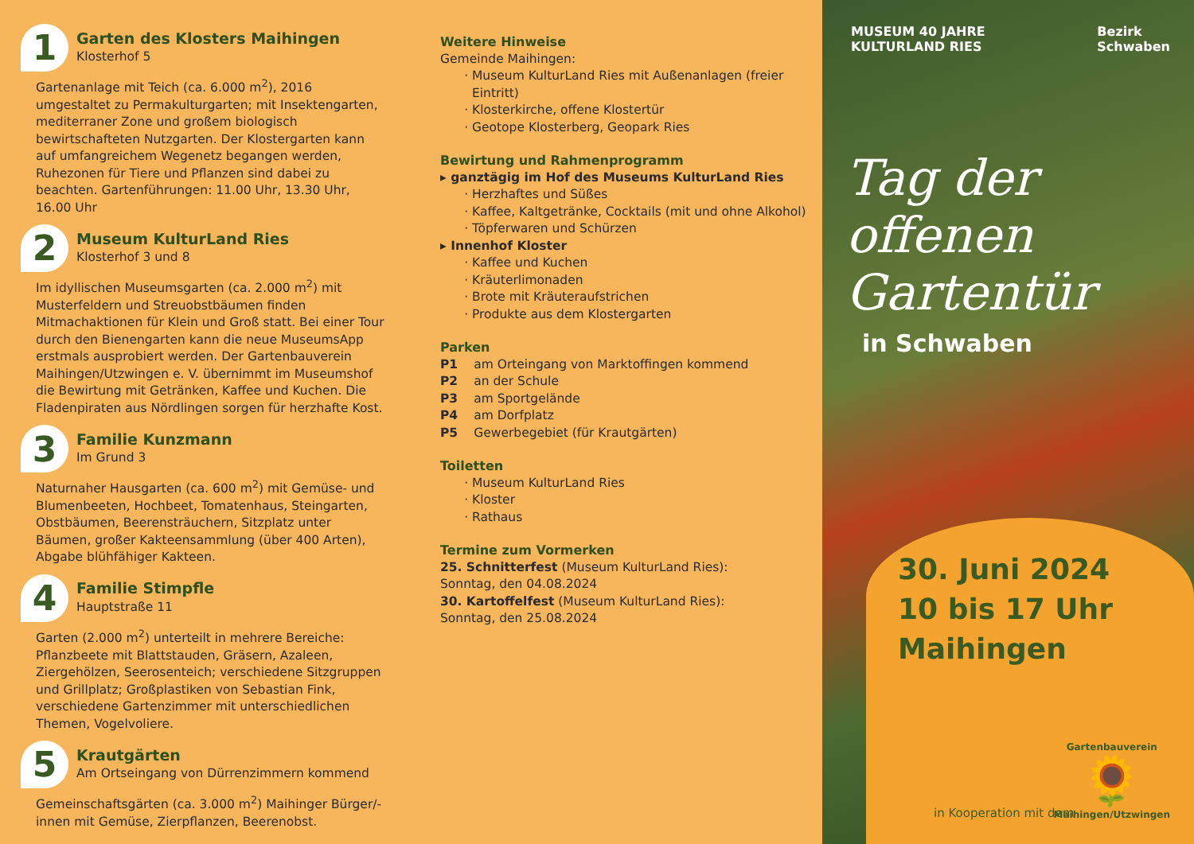1
Garten des Klosters Maihingen
Klosterhof 5
Gartenanlage mit Teich (ca. 6.000 m<sup>2</sup>), 2016 umgestaltet zu Permakulturgarten; mit Insektengarten, mediterraner Zone und großem biologisch bewirtschafteten Nutzgarten. Der Klostergarten kann auf umfangreichem Wegenetz begangen werden, Ruhezonen für Tiere und Pflanzen sind dabei zu beachten. Gartenführungen: 11.00 Uhr, 13.30 Uhr, 16.00 Uhr
2
Museum KulturLand Ries
Klosterhof 3 und 8
Im idyllischen Museumsgarten (ca. 2.000 m<sup>2</sup>) mit Musterfeldern und Streuobstbäumen finden Mitmachaktionen für Klein und Groß statt. Bei einer Tour durch den Bienengarten kann die neue MuseumsApp erstmals ausprobiert werden. Der Gartenbauverein Maihingen/Utzwingen e. V. übernimmt im Museumshof die Bewirtung mit Getränken, Kaffee und Kuchen. Die Fladenpiraten aus Nördlingen sorgen für herzhafte Kost.
3
Familie Kunzmann
Im Grund 3
Naturnaher Hausgarten (ca. 600 m<sup>2</sup>) mit Gemüse- und Blumenbeeten, Hochbeet, Tomatenhaus, Steingarten, Obstbäumen, Beerensträuchern, Sitzplatz unter Bäumen, großer Kakteensammlung (über 400 Arten), Abgabe blühfähiger Kakteen.
4
Familie Stimpfle
Hauptstraße 11
Garten (2.000 m<sup>2</sup>) unterteilt in mehrere Bereiche: Pflanzbeete mit Blattstauden, Gräsern, Azaleen, Ziergehölzen, Seerosenteich; verschiedene Sitzgruppen und Grillplatz; Großplastiken von Sebastian Fink, verschiedene Gartenzimmer mit unterschiedlichen Themen, Vogelvoliere.
5
Krautgärten
Am Ortseingang von Dürrenzimmern kommend
Gemeinschaftsgärten (ca. 3.000 m<sup>2</sup>) Maihinger Bürger/-innen mit Gemüse, Zierpflanzen, Beerenobst.
Weitere Hinweise
Gemeinde Maihingen:
Museum KulturLand Ries mit Außenanlagen (freier Eintritt)
Klosterkirche, offene Klostertür
Geotope Klosterberg, Geopark Ries
Bewirtung und Rahmenprogramm
▸ ganztägig im Hof des Museums KulturLand Ries
Herzhaftes und Süßes
Kaffee, Kaltgetränke, Cocktails (mit und ohne Alkohol)
Töpferwaren und Schürzen
▸ Innenhof Kloster
Kaffee und Kuchen
Kräuterlimonaden
Brote mit Kräuteraufstrichen
Produkte aus dem Klostergarten
Parken
| P1 | am Orteingang von Marktoffingen kommend |
| P2 | an der Schule |
| P3 | am Sportgelände |
| P4 | am Dorfplatz |
| P5 | Gewerbegebiet (für Krautgärten) |
Toiletten
Museum KulturLand Ries
Kloster
Rathaus
Termine zum Vormerken
25. Schnitterfest (Museum KulturLand Ries):
Sonntag, den 04.08.2024
30. Kartoffelfest (Museum KulturLand Ries):
Sonntag, den 25.08.2024
MUSEUM 40 JAHRE
KULTURLAND RIES
Bezirk
Schwaben
Tag der
offenen
Gartentür
in Schwaben
30. Juni 2024
10 bis 17 Uhr
Maihingen
in Kooperation mit dem
Gartenbauverein
🌻
Maihingen/Utzwingen